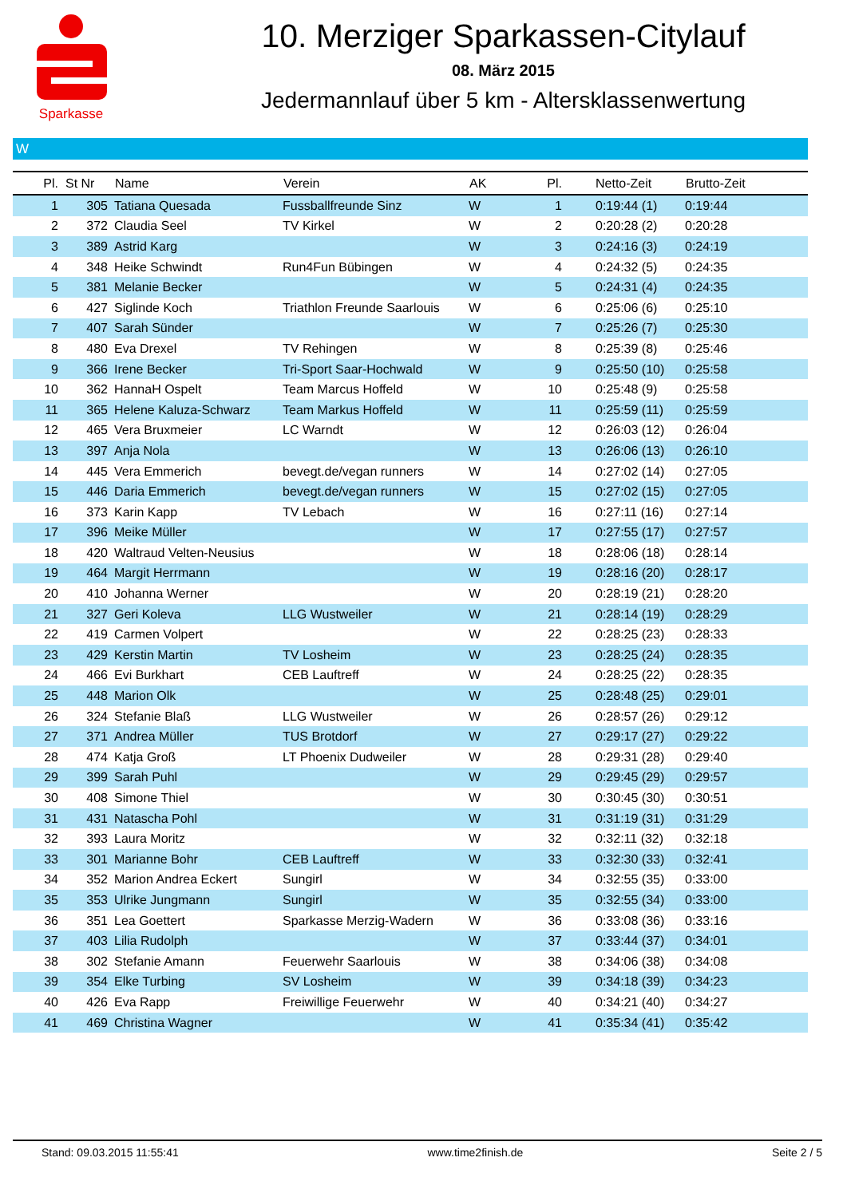Sparkasse
10. Merziger Sparkassen-Citylauf
08. März 2015
Jedermannlauf über 5 km - Altersklassenwertung
W
| Pl. | St Nr | Name | Verein | AK | Pl. | Netto-Zeit | Brutto-Zeit |
| --- | --- | --- | --- | --- | --- | --- | --- |
| 1 | 305 | Tatiana Quesada | Fussballfreunde Sinz | W | 1 | 0:19:44 (1) | 0:19:44 |
| 2 | 372 | Claudia Seel | TV Kirkel | W | 2 | 0:20:28 (2) | 0:20:28 |
| 3 | 389 | Astrid Karg | | W | 3 | 0:24:16 (3) | 0:24:19 |
| 4 | 348 | Heike Schwindt | Run4Fun Bübingen | W | 4 | 0:24:32 (5) | 0:24:35 |
| 5 | 381 | Melanie Becker | | W | 5 | 0:24:31 (4) | 0:24:35 |
| 6 | 427 | Siglinde Koch | Triathlon Freunde Saarlouis | W | 6 | 0:25:06 (6) | 0:25:10 |
| 7 | 407 | Sarah Sünder | | W | 7 | 0:25:26 (7) | 0:25:30 |
| 8 | 480 | Eva Drexel | TV Rehingen | W | 8 | 0:25:39 (8) | 0:25:46 |
| 9 | 366 | Irene Becker | Tri-Sport Saar-Hochwald | W | 9 | 0:25:50 (10) | 0:25:58 |
| 10 | 362 | HannaH Ospelt | Team Marcus Hoffeld | W | 10 | 0:25:48 (9) | 0:25:58 |
| 11 | 365 | Helene Kaluza-Schwarz | Team Markus Hoffeld | W | 11 | 0:25:59 (11) | 0:25:59 |
| 12 | 465 | Vera Bruxmeier | LC Warndt | W | 12 | 0:26:03 (12) | 0:26:04 |
| 13 | 397 | Anja Nola | | W | 13 | 0:26:06 (13) | 0:26:10 |
| 14 | 445 | Vera Emmerich | bevegt.de/vegan runners | W | 14 | 0:27:02 (14) | 0:27:05 |
| 15 | 446 | Daria Emmerich | bevegt.de/vegan runners | W | 15 | 0:27:02 (15) | 0:27:05 |
| 16 | 373 | Karin Kapp | TV Lebach | W | 16 | 0:27:11 (16) | 0:27:14 |
| 17 | 396 | Meike Müller | | W | 17 | 0:27:55 (17) | 0:27:57 |
| 18 | 420 | Waltraud Velten-Neusius | | W | 18 | 0:28:06 (18) | 0:28:14 |
| 19 | 464 | Margit Herrmann | | W | 19 | 0:28:16 (20) | 0:28:17 |
| 20 | 410 | Johanna Werner | | W | 20 | 0:28:19 (21) | 0:28:20 |
| 21 | 327 | Geri Koleva | LLG Wustweiler | W | 21 | 0:28:14 (19) | 0:28:29 |
| 22 | 419 | Carmen Volpert | | W | 22 | 0:28:25 (23) | 0:28:33 |
| 23 | 429 | Kerstin Martin | TV Losheim | W | 23 | 0:28:25 (24) | 0:28:35 |
| 24 | 466 | Evi Burkhart | CEB Lauftreff | W | 24 | 0:28:25 (22) | 0:28:35 |
| 25 | 448 | Marion Olk | | W | 25 | 0:28:48 (25) | 0:29:01 |
| 26 | 324 | Stefanie Blaß | LLG Wustweiler | W | 26 | 0:28:57 (26) | 0:29:12 |
| 27 | 371 | Andrea Müller | TUS Brotdorf | W | 27 | 0:29:17 (27) | 0:29:22 |
| 28 | 474 | Katja Groß | LT Phoenix Dudweiler | W | 28 | 0:29:31 (28) | 0:29:40 |
| 29 | 399 | Sarah Puhl | | W | 29 | 0:29:45 (29) | 0:29:57 |
| 30 | 408 | Simone Thiel | | W | 30 | 0:30:45 (30) | 0:30:51 |
| 31 | 431 | Natascha Pohl | | W | 31 | 0:31:19 (31) | 0:31:29 |
| 32 | 393 | Laura Moritz | | W | 32 | 0:32:11 (32) | 0:32:18 |
| 33 | 301 | Marianne Bohr | CEB Lauftreff | W | 33 | 0:32:30 (33) | 0:32:41 |
| 34 | 352 | Marion Andrea Eckert | Sungirl | W | 34 | 0:32:55 (35) | 0:33:00 |
| 35 | 353 | Ulrike Jungmann | Sungirl | W | 35 | 0:32:55 (34) | 0:33:00 |
| 36 | 351 | Lea Goettert | Sparkasse Merzig-Wadern | W | 36 | 0:33:08 (36) | 0:33:16 |
| 37 | 403 | Lilia Rudolph | | W | 37 | 0:33:44 (37) | 0:34:01 |
| 38 | 302 | Stefanie Amann | Feuerwehr Saarlouis | W | 38 | 0:34:06 (38) | 0:34:08 |
| 39 | 354 | Elke Turbing | SV Losheim | W | 39 | 0:34:18 (39) | 0:34:23 |
| 40 | 426 | Eva Rapp | Freiwillige Feuerwehr | W | 40 | 0:34:21 (40) | 0:34:27 |
| 41 | 469 | Christina Wagner | | W | 41 | 0:35:34 (41) | 0:35:42 |
Stand: 09.03.2015 11:55:41 www.time2finish.de Seite 2 / 5